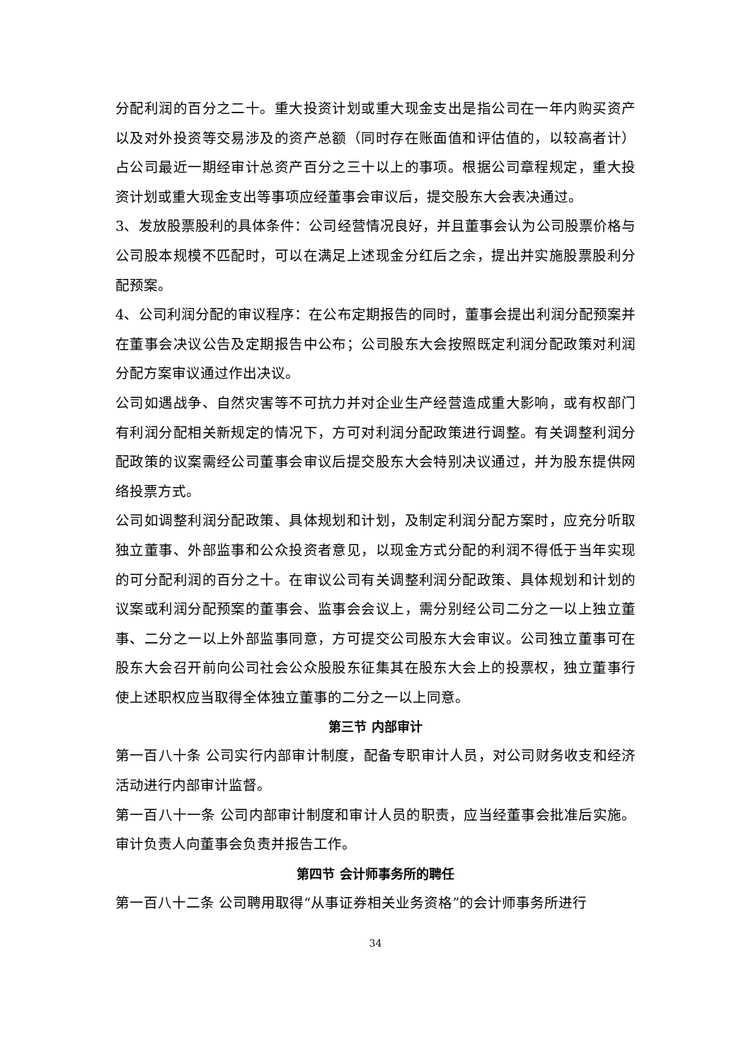分配利润的百分之二十。重大投资计划或重大现金支出是指公司在一年内购买资产以及对外投资等交易涉及的资产总额（同时存在账面值和评估值的，以较高者计）占公司最近一期经审计总资产百分之三十以上的事项。根据公司章程规定，重大投资计划或重大现金支出等事项应经董事会审议后，提交股东大会表决通过。
3、发放股票股利的具体条件：公司经营情况良好，并且董事会认为公司股票价格与公司股本规模不匹配时，可以在满足上述现金分红后之余，提出并实施股票股利分配预案。
4、公司利润分配的审议程序：在公布定期报告的同时，董事会提出利润分配预案并在董事会决议公告及定期报告中公布；公司股东大会按照既定利润分配政策对利润分配方案审议通过作出决议。
公司如遇战争、自然灾害等不可抗力并对企业生产经营造成重大影响，或有权部门有利润分配相关新规定的情况下，方可对利润分配政策进行调整。有关调整利润分配政策的议案需经公司董事会审议后提交股东大会特别决议通过，并为股东提供网络投票方式。
公司如调整利润分配政策、具体规划和计划，及制定利润分配方案时，应充分听取独立董事、外部监事和公众投资者意见，以现金方式分配的利润不得低于当年实现的可分配利润的百分之十。在审议公司有关调整利润分配政策、具体规划和计划的议案或利润分配预案的董事会、监事会会议上，需分别经公司二分之一以上独立董事、二分之一以上外部监事同意，方可提交公司股东大会审议。公司独立董事可在股东大会召开前向公司社会公众股股东征集其在股东大会上的投票权，独立董事行使上述职权应当取得全体独立董事的二分之一以上同意。
第三节 内部审计
第一百八十条 公司实行内部审计制度，配备专职审计人员，对公司财务收支和经济活动进行内部审计监督。
第一百八十一条 公司内部审计制度和审计人员的职责，应当经董事会批准后实施。审计负责人向董事会负责并报告工作。
第四节 会计师事务所的聘任
第一百八十二条 公司聘用取得“从事证券相关业务资格”的会计师事务所进行
34